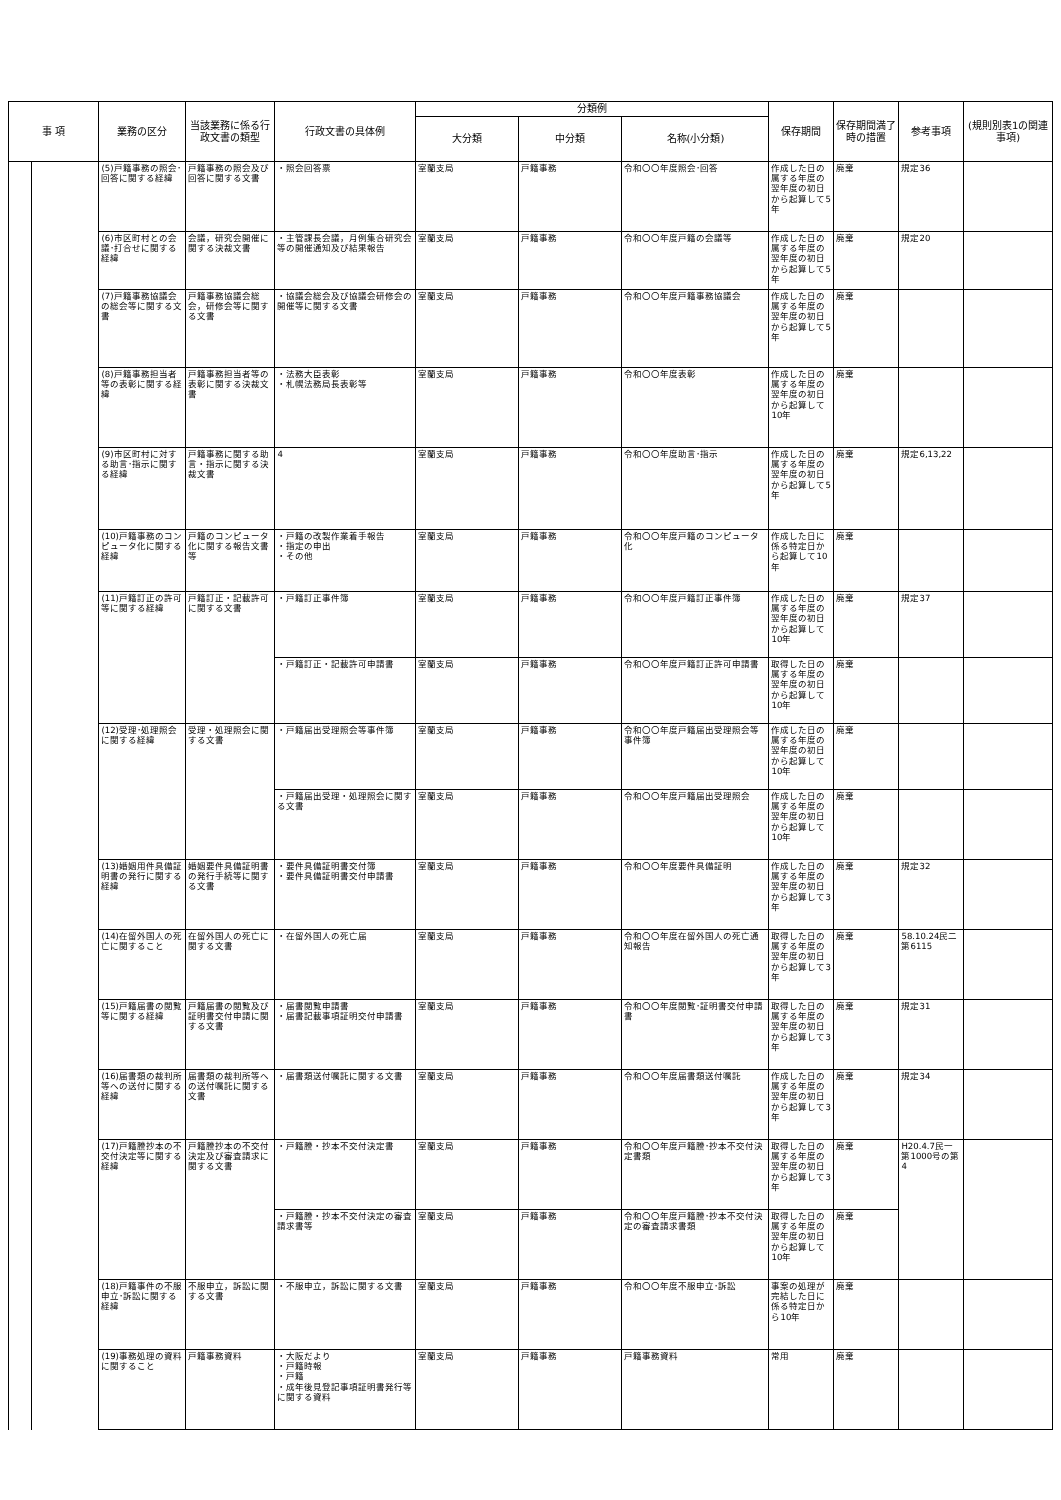| 事 項 | | 業務の区分 | 当該業務に係る行政文書の類型 | 行政文書の具体例 | 分類例 | | | 保存期間 | 保存期間満了時の措置 | 参考事項 | (規則別表1の関連事項) |
| --- | --- | --- | --- | --- | --- | --- | --- | --- | --- | --- | --- |
| | | | | | 大分類 | 中分類 | 名称(小分類) | | | | |
| | | (5)戸籍事務の照会･回答に関する経緯 | 戸籍事務の照会及び回答に関する文書 | ・照会回答票 | 室蘭支局 | 戸籍事務 | 令和〇〇年度照会･回答 | 作成した日の属する年度の翌年度の初日から起算して5年 | 廃棄 | 規定36 | |
| | | (6)市区町村との会議･打合せに関する経緯 | 会議，研究会開催に関する決裁文書 | ・主管課長会議，月例集合研究会等の開催通知及び結果報告 | 室蘭支局 | 戸籍事務 | 令和〇〇年度戸籍の会議等 | 作成した日の属する年度の翌年度の初日から起算して5年 | 廃棄 | 規定20 | |
| | | (7)戸籍事務協議会の総会等に関する文書 | 戸籍事務協議会総会，研修会等に関する文書 | ・協議会総会及び協議会研修会の開催等に関する文書 | 室蘭支局 | 戸籍事務 | 令和〇〇年度戸籍事務協議会 | 作成した日の属する年度の翌年度の初日から起算して5年 | 廃棄 | | |
| | | (8)戸籍事務担当者等の表彰に関する経緯 | 戸籍事務担当者等の表彰に関する決裁文書 | ・法務大臣表彰 ・札幌法務局長表彰等 | 室蘭支局 | 戸籍事務 | 令和〇〇年度表彰 | 作成した日の属する年度の翌年度の初日から起算して10年 | 廃棄 | | |
| | | (9)市区町村に対する助言･指示に関する経緯 | 戸籍事務に関する助言・指示に関する決裁文書 | 4 | 室蘭支局 | 戸籍事務 | 令和〇〇年度助言･指示 | 作成した日の属する年度の翌年度の初日から起算して5年 | 廃棄 | 規定6,13,22 | |
| | | (10)戸籍事務のコンピュータ化に関する経緯 | 戸籍のコンピュータ化に関する報告文書等 | ・戸籍の改製作業着手報告 ・指定の申出 ・その他 | 室蘭支局 | 戸籍事務 | 令和〇〇年度戸籍のコンピュータ化 | 作成した日に係る特定日から起算して10年 | 廃棄 | | |
| | | (11)戸籍訂正の許可等に関する経緯 | 戸籍訂正・記載許可に関する文書 | ・戸籍訂正事件簿 | 室蘭支局 | 戸籍事務 | 令和〇〇年度戸籍訂正事件簿 | 作成した日の属する年度の翌年度の初日から起算して10年 | 廃棄 | 規定37 | |
| | | | | ・戸籍訂正・記載許可申請書 | 室蘭支局 | 戸籍事務 | 令和〇〇年度戸籍訂正許可申請書 | 取得した日の属する年度の翌年度の初日から起算して10年 | 廃棄 | | |
| | | (12)受理･処理照会に関する経緯 | 受理・処理照会に関する文書 | ・戸籍届出受理照会等事件簿 | 室蘭支局 | 戸籍事務 | 令和〇〇年度戸籍届出受理照会等事件簿 | 作成した日の属する年度の翌年度の初日から起算して10年 | 廃棄 | | |
| | | | | ・戸籍届出受理・処理照会に関する文書 | 室蘭支局 | 戸籍事務 | 令和〇〇年度戸籍届出受理照会 | 作成した日の属する年度の翌年度の初日から起算して10年 | 廃棄 | | |
| | | (13)婚姻用件具備証明書の発行に関する経緯 | 婚姻要件具備証明書の発行手続等に関する文書 | ・要件具備証明書交付簿 ・要件具備証明書交付申請書 | 室蘭支局 | 戸籍事務 | 令和〇〇年度要件具備証明 | 作成した日の属する年度の翌年度の初日から起算して3年 | 廃棄 | 規定32 | |
| | | (14)在留外国人の死亡に関すること | 在留外国人の死亡に関する文書 | ・在留外国人の死亡届 | 室蘭支局 | 戸籍事務 | 令和〇〇年度在留外国人の死亡通知報告 | 取得した日の属する年度の翌年度の初日から起算して3年 | 廃棄 | 58.10.24民二第6115 | |
| | | (15)戸籍届書の閲覧等に関する経緯 | 戸籍届書の閲覧及び証明書交付申請に関する文書 | ・届書閲覧申請書 ・届書記載事項証明交付申請書 | 室蘭支局 | 戸籍事務 | 令和〇〇年度閲覧･証明書交付申請書 | 取得した日の属する年度の翌年度の初日から起算して3年 | 廃棄 | 規定31 | |
| | | (16)届書類の裁判所等への送付に関する経緯 | 届書類の裁判所等への送付嘱託に関する文書 | ・届書類送付嘱託に関する文書 | 室蘭支局 | 戸籍事務 | 令和〇〇年度届書類送付嘱託 | 作成した日の属する年度の翌年度の初日から起算して3年 | 廃棄 | 規定34 | |
| | | (17)戸籍謄抄本の不交付決定等に関する経緯 | 戸籍謄抄本の不交付決定及び審査請求に関する文書 | ・戸籍謄・抄本不交付決定書 | 室蘭支局 | 戸籍事務 | 令和〇〇年度戸籍謄･抄本不交付決定書類 | 取得した日の属する年度の翌年度の初日から起算して3年 | 廃棄 | H20.4.7民一第1000号の第4 | |
| | | | | ・戸籍謄・抄本不交付決定の審査請求書等 | 室蘭支局 | 戸籍事務 | 令和〇〇年度戸籍謄･抄本不交付決定の審査請求書類 | 取得した日の属する年度の翌年度の初日から起算して10年 | 廃棄 | | |
| | | (18)戸籍事件の不服申立･訴訟に関する経緯 | 不服申立，訴訟に関する文書 | ・不服申立，訴訟に関する文書 | 室蘭支局 | 戸籍事務 | 令和〇〇年度不服申立･訴訟 | 事案の処理が完結した日に係る特定日から10年 | 廃棄 | | |
| | | (19)事務処理の資料に関すること | 戸籍事務資料 | ・大阪だより ・戸籍時報 ・戸籍 ・成年後見登記事項証明書発行等に関する資料 | 室蘭支局 | 戸籍事務 | 戸籍事務資料 | 常用 | 廃棄 | | |